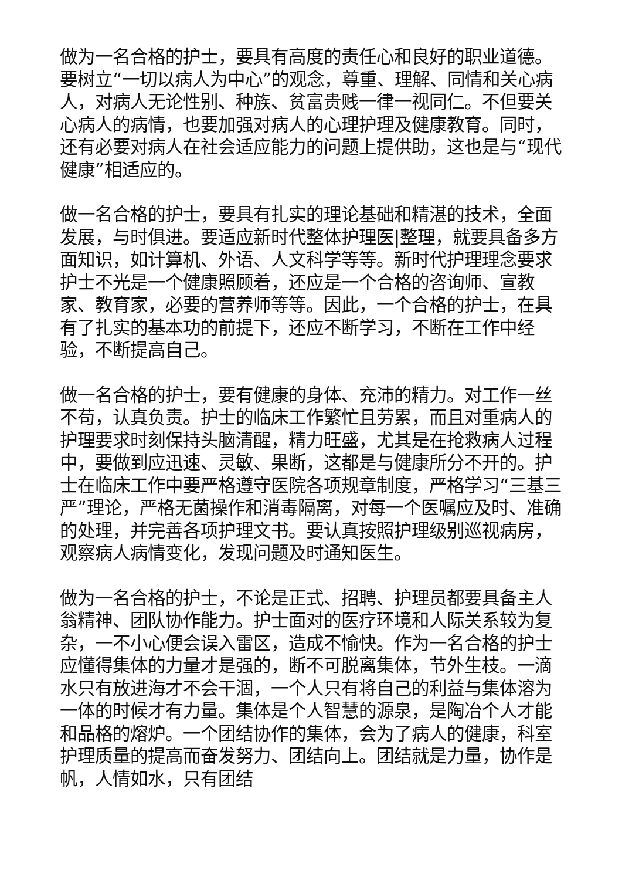做为一名合格的护士，要具有高度的责任心和良好的职业道德。要树立“一切以病人为中心”的观念，尊重、理解、同情和关心病人，对病人无论性别、种族、贫富贵贱一律一视同仁。不但要关心病人的病情，也要加强对病人的心理护理及健康教育。同时，还有必要对病人在社会适应能力的问题上提供助，这也是与“现代健康”相适应的。
做一名合格的护士，要具有扎实的理论基础和精湛的技术，全面发展，与时俱进。要适应新时代整体护理医|整理，就要具备多方面知识，如计算机、外语、人文科学等等。新时代护理理念要求护士不光是一个健康照顾着，还应是一个合格的咨询师、宣教家、教育家，必要的营养师等等。因此，一个合格的护士，在具有了扎实的基本功的前提下，还应不断学习，不断在工作中经验，不断提高自己。
做一名合格的护士，要有健康的身体、充沛的精力。对工作一丝不苟，认真负责。护士的临床工作繁忙且劳累，而且对重病人的护理要求时刻保持头脑清醒，精力旺盛，尤其是在抢救病人过程中，要做到应迅速、灵敏、果断，这都是与健康所分不开的。护士在临床工作中要严格遵守医院各项规章制度，严格学习“三基三严”理论，严格无菌操作和消毒隔离，对每一个医嘱应及时、准确的处理，并完善各项护理文书。要认真按照护理级别巡视病房，观察病人病情变化，发现问题及时通知医生。
做为一名合格的护士，不论是正式、招聘、护理员都要具备主人翁精神、团队协作能力。护士面对的医疗环境和人际关系较为复杂，一不小心便会误入雷区，造成不愉快。作为一名合格的护士应懂得集体的力量才是强的，断不可脱离集体，节外生枝。一滴水只有放进海才不会干涸，一个人只有将自己的利益与集体溶为一体的时候才有力量。集体是个人智慧的源泉，是陶冶个人才能和品格的熔炉。一个团结协作的集体，会为了病人的健康，科室护理质量的提高而奋发努力、团结向上。团结就是力量，协作是帆，人情如水，只有团结